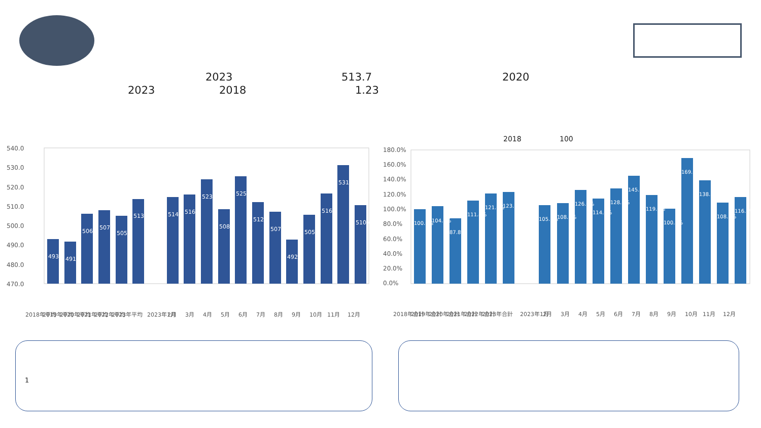2023 513.7 2020
2023 2018 1.23
2018 100
540.0
530.0
520.0
510.0
500.0
490.0
480.0
470.0
2018年平均
2019年平均
2020年平均
2021年平均
2022年平均
2023年平均
2023年1月
2月
3月
4月
5月
6月
7月
8月
9月
10月
11月
12月
493.2
491.9
506.0
507.9
505.2
513.7
514.7
516.0
523.9
508.4
525.4
512.2
507.0
492.9
505.7
516.6
531.1
510.4
180.0%
160.0%
140.0%
120.0%
100.0%
80.0%
60.0%
40.0%
20.0%
0.0%
2018年合計
2019年合計
2020年合計
2021年合計
2022年合計
2023年合計
2023年1月
2月
3月
4月
5月
6月
7月
8月
9月
10月
11月
12月
100.0%
104.1%
87.8%
111.4%
121.0%
123.2%
105.5%
108.0%
126.0%
114.0%
128.0%
145.0%
119.0%
100.5%
169.0%
138.5%
108.5%
116.5%
1